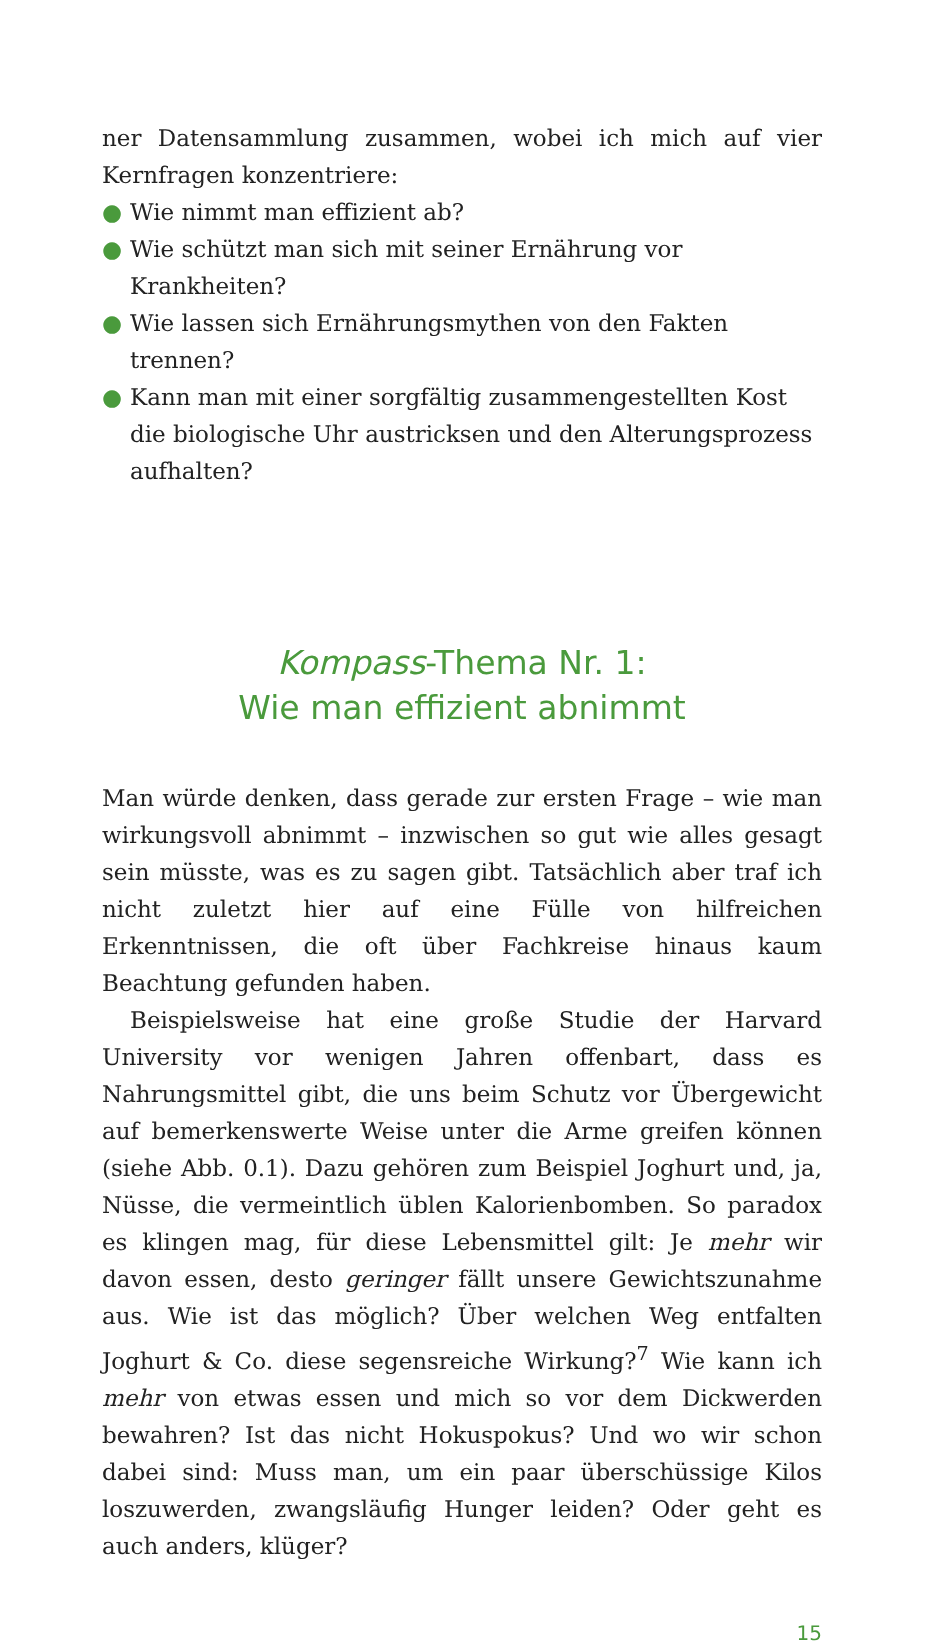ner Datensammlung zusammen, wobei ich mich auf vier Kernfragen konzentriere:
● Wie nimmt man effizient ab?
● Wie schützt man sich mit seiner Ernährung vor Krankheiten?
● Wie lassen sich Ernährungsmythen von den Fakten trennen?
● Kann man mit einer sorgfältig zusammengestellten Kost die biologische Uhr austricksen und den Alterungsprozess aufhalten?
Kompass-Thema Nr. 1:
Wie man effizient abnimmt
Man würde denken, dass gerade zur ersten Frage – wie man wirkungsvoll abnimmt – inzwischen so gut wie alles gesagt sein müsste, was es zu sagen gibt. Tatsächlich aber traf ich nicht zuletzt hier auf eine Fülle von hilfreichen Erkenntnissen, die oft über Fachkreise hinaus kaum Beachtung gefunden haben.
Beispielsweise hat eine große Studie der Harvard University vor wenigen Jahren offenbart, dass es Nahrungsmittel gibt, die uns beim Schutz vor Übergewicht auf bemerkenswerte Weise unter die Arme greifen können (siehe Abb. 0.1). Dazu gehören zum Beispiel Joghurt und, ja, Nüsse, die vermeintlich üblen Kalorienbomben. So paradox es klingen mag, für diese Lebensmittel gilt: Je mehr wir davon essen, desto geringer fällt unsere Gewichtszunahme aus. Wie ist das möglich? Über welchen Weg entfalten Joghurt & Co. diese segensreiche Wirkung?<sup>7</sup> Wie kann ich mehr von etwas essen und mich so vor dem Dickwerden bewahren? Ist das nicht Hokuspokus? Und wo wir schon dabei sind: Muss man, um ein paar überschüssige Kilos loszuwerden, zwangsläufig Hunger leiden? Oder geht es auch anders, klüger?
15